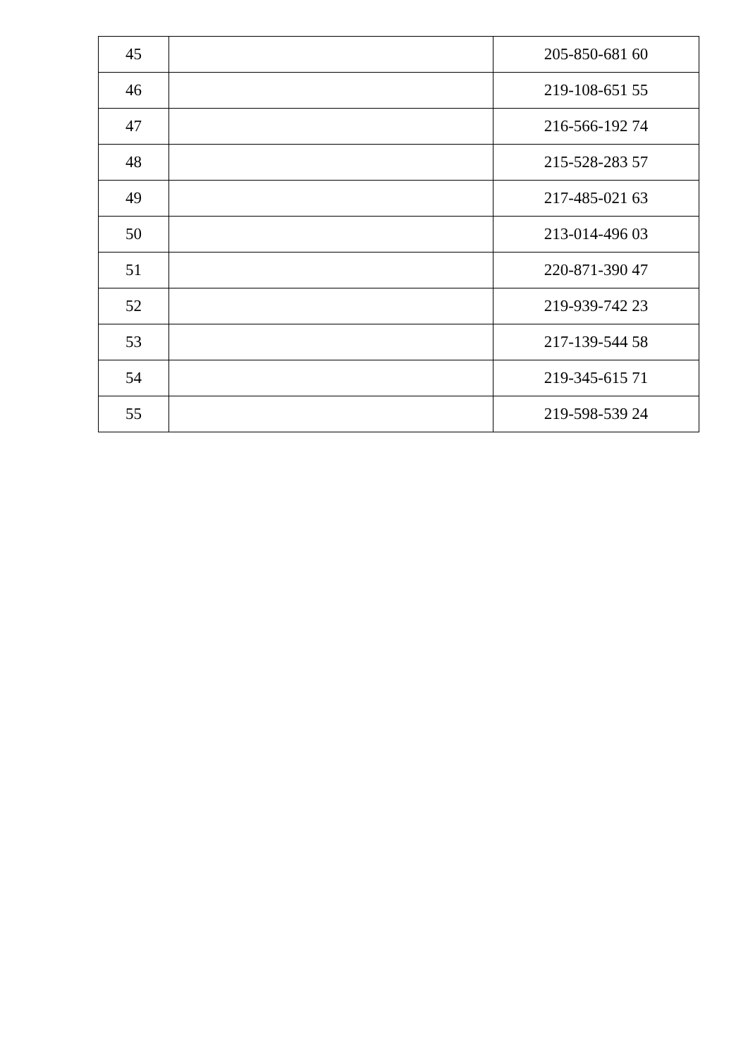| 45 | | 205-850-681 60 |
| 46 | | 219-108-651 55 |
| 47 | | 216-566-192 74 |
| 48 | | 215-528-283 57 |
| 49 | | 217-485-021 63 |
| 50 | | 213-014-496 03 |
| 51 | | 220-871-390 47 |
| 52 | | 219-939-742 23 |
| 53 | | 217-139-544 58 |
| 54 | | 219-345-615 71 |
| 55 | | 219-598-539 24 |